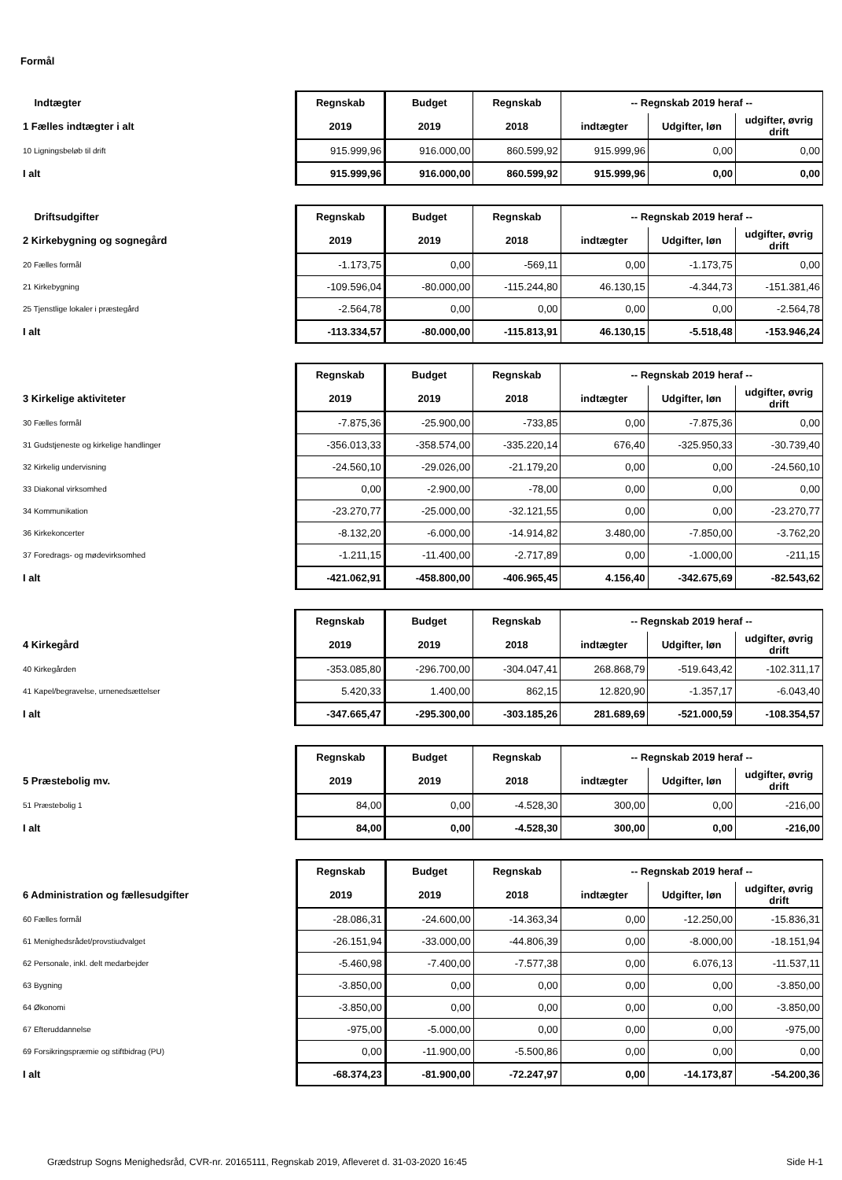Formål
| Indtægter | Regnskab | Budget | Regnskab | -- Regnskab 2019 heraf -- | | |
| 1 Fælles indtægter i alt | 2019 | 2019 | 2018 | indtægter | Udgifter, løn | udgifter, øvrig drift |
| 10 Ligningsbeløb til drift | 915.999,96 | 916.000,00 | 860.599,92 | 915.999,96 | 0,00 | 0,00 |
| I alt | 915.999,96 | 916.000,00 | 860.599,92 | 915.999,96 | 0,00 | 0,00 |
| Driftsudgifter | Regnskab | Budget | Regnskab | -- Regnskab 2019 heraf -- | | |
| 2 Kirkebygning og sognegård | 2019 | 2019 | 2018 | indtægter | Udgifter, løn | udgifter, øvrig drift |
| 20 Fælles formål | -1.173,75 | 0,00 | -569,11 | 0,00 | -1.173,75 | 0,00 |
| 21 Kirkebygning | -109.596,04 | -80.000,00 | -115.244,80 | 46.130,15 | -4.344,73 | -151.381,46 |
| 25 Tjenstlige lokaler i præstegård | -2.564,78 | 0,00 | 0,00 | 0,00 | 0,00 | -2.564,78 |
| I alt | -113.334,57 | -80.000,00 | -115.813,91 | 46.130,15 | -5.518,48 | -153.946,24 |
| | Regnskab | Budget | Regnskab | -- Regnskab 2019 heraf -- | | |
| 3 Kirkelige aktiviteter | 2019 | 2019 | 2018 | indtægter | Udgifter, løn | udgifter, øvrig drift |
| 30 Fælles formål | -7.875,36 | -25.900,00 | -733,85 | 0,00 | -7.875,36 | 0,00 |
| 31 Gudstjeneste og kirkelige handlinger | -356.013,33 | -358.574,00 | -335.220,14 | 676,40 | -325.950,33 | -30.739,40 |
| 32 Kirkelig undervisning | -24.560,10 | -29.026,00 | -21.179,20 | 0,00 | 0,00 | -24.560,10 |
| 33 Diakonal virksomhed | 0,00 | -2.900,00 | -78,00 | 0,00 | 0,00 | 0,00 |
| 34 Kommunikation | -23.270,77 | -25.000,00 | -32.121,55 | 0,00 | 0,00 | -23.270,77 |
| 36 Kirkekoncerter | -8.132,20 | -6.000,00 | -14.914,82 | 3.480,00 | -7.850,00 | -3.762,20 |
| 37 Foredrags- og mødevirksomhed | -1.211,15 | -11.400,00 | -2.717,89 | 0,00 | -1.000,00 | -211,15 |
| I alt | -421.062,91 | -458.800,00 | -406.965,45 | 4.156,40 | -342.675,69 | -82.543,62 |
| | Regnskab | Budget | Regnskab | -- Regnskab 2019 heraf -- | | |
| 4 Kirkegård | 2019 | 2019 | 2018 | indtægter | Udgifter, løn | udgifter, øvrig drift |
| 40 Kirkegården | -353.085,80 | -296.700,00 | -304.047,41 | 268.868,79 | -519.643,42 | -102.311,17 |
| 41 Kapel/begravelse, urnenedsættelser | 5.420,33 | 1.400,00 | 862,15 | 12.820,90 | -1.357,17 | -6.043,40 |
| I alt | -347.665,47 | -295.300,00 | -303.185,26 | 281.689,69 | -521.000,59 | -108.354,57 |
| | Regnskab | Budget | Regnskab | -- Regnskab 2019 heraf -- | | |
| 5 Præstebolig mv. | 2019 | 2019 | 2018 | indtægter | Udgifter, løn | udgifter, øvrig drift |
| 51 Præstebolig 1 | 84,00 | 0,00 | -4.528,30 | 300,00 | 0,00 | -216,00 |
| I alt | 84,00 | 0,00 | -4.528,30 | 300,00 | 0,00 | -216,00 |
| | Regnskab | Budget | Regnskab | -- Regnskab 2019 heraf -- | | |
| 6 Administration og fællesudgifter | 2019 | 2019 | 2018 | indtægter | Udgifter, løn | udgifter, øvrig drift |
| 60 Fælles formål | -28.086,31 | -24.600,00 | -14.363,34 | 0,00 | -12.250,00 | -15.836,31 |
| 61 Menighedsrådet/provstiudvalget | -26.151,94 | -33.000,00 | -44.806,39 | 0,00 | -8.000,00 | -18.151,94 |
| 62 Personale, inkl. delt medarbejder | -5.460,98 | -7.400,00 | -7.577,38 | 0,00 | 6.076,13 | -11.537,11 |
| 63 Bygning | -3.850,00 | 0,00 | 0,00 | 0,00 | 0,00 | -3.850,00 |
| 64 Økonomi | -3.850,00 | 0,00 | 0,00 | 0,00 | 0,00 | -3.850,00 |
| 67 Efteruddannelse | -975,00 | -5.000,00 | 0,00 | 0,00 | 0,00 | -975,00 |
| 69 Forsikringspræmie og stiftbidrag (PU) | 0,00 | -11.900,00 | -5.500,86 | 0,00 | 0,00 | 0,00 |
| I alt | -68.374,23 | -81.900,00 | -72.247,97 | 0,00 | -14.173,87 | -54.200,36 |
Grædstrup Sogns Menighedsråd, CVR-nr. 20165111, Regnskab 2019, Afleveret d. 31-03-2020 16:45 Side H-1